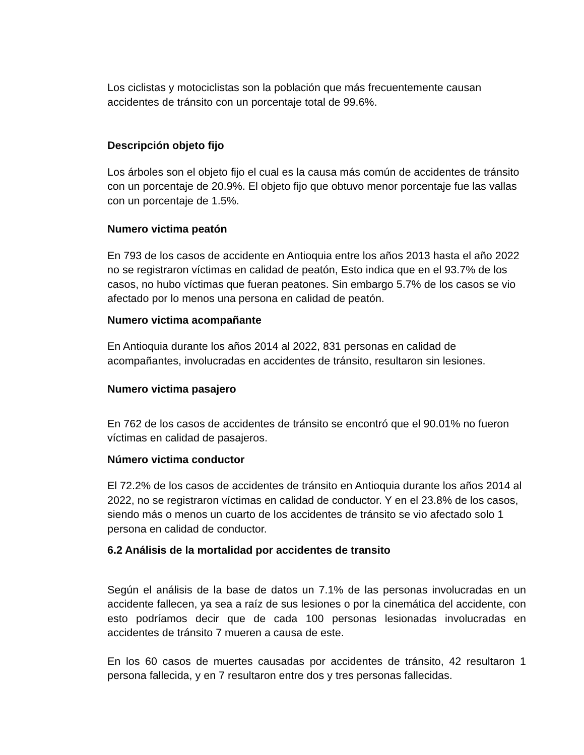Los ciclistas y motociclistas son la población que más frecuentemente causan accidentes de tránsito con un porcentaje total de 99.6%.
Descripción objeto fijo
Los árboles son el objeto fijo el cual es la causa más común de accidentes de tránsito con un porcentaje de 20.9%. El objeto fijo que obtuvo menor porcentaje fue las vallas con un porcentaje de 1.5%.
Numero victima peatón
En 793 de los casos de accidente en Antioquia entre los años 2013 hasta el año 2022 no se registraron víctimas en calidad de peatón, Esto indica que en el 93.7% de los casos, no hubo víctimas que fueran peatones. Sin embargo 5.7% de los casos se vio afectado por lo menos una persona en calidad de peatón.
Numero victima acompañante
En Antioquia durante los años 2014 al 2022, 831 personas en calidad de acompañantes, involucradas en accidentes de tránsito, resultaron sin lesiones.
Numero victima pasajero
En 762 de los casos de accidentes de tránsito se encontró que el 90.01% no fueron víctimas en calidad de pasajeros.
Número victima conductor
El 72.2% de los casos de accidentes de tránsito en Antioquia durante los años 2014 al 2022, no se registraron víctimas en calidad de conductor. Y en el 23.8% de los casos, siendo más o menos un cuarto de los accidentes de tránsito se vio afectado solo 1 persona en calidad de conductor.
6.2 Análisis de la mortalidad por accidentes de transito
Según el análisis de la base de datos un 7.1% de las personas involucradas en un accidente fallecen, ya sea a raíz de sus lesiones o por la cinemática del accidente, con esto podríamos decir que de cada 100 personas lesionadas involucradas en accidentes de tránsito 7 mueren a causa de este.
En los 60 casos de muertes causadas por accidentes de tránsito, 42 resultaron 1 persona fallecida, y en 7 resultaron entre dos y tres personas fallecidas.